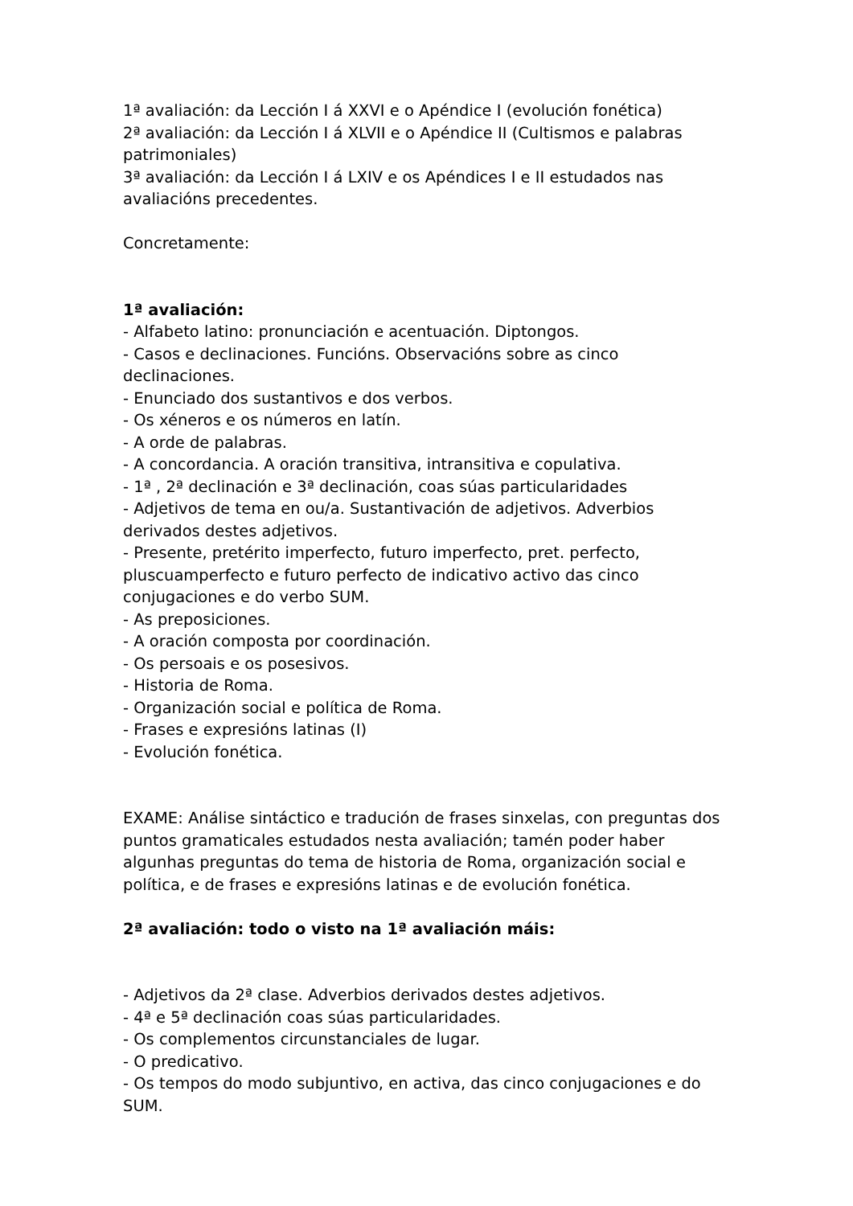1ª avaliación: da Lección I á XXVI e o Apéndice I (evolución fonética)
2ª avaliación: da Lección I á XLVII e o Apéndice II (Cultismos e palabras patrimoniales)
3ª avaliación: da Lección I á LXIV e os Apéndices I e II estudados nas avaliacións precedentes.
Concretamente:
1ª avaliación:
- Alfabeto latino: pronunciación e acentuación. Diptongos.
- Casos e declinaciones. Funcións. Observacións sobre as cinco declinaciones.
- Enunciado dos sustantivos e dos verbos.
- Os xéneros e os números en latín.
- A orde de palabras.
- A concordancia. A oración transitiva, intransitiva e copulativa.
- 1ª , 2ª declinación e 3ª declinación, coas súas particularidades
- Adjetivos de tema en ou/a. Sustantivación de adjetivos. Adverbios derivados destes adjetivos.
- Presente, pretérito imperfecto, futuro imperfecto, pret. perfecto, pluscuamperfecto e futuro perfecto de indicativo activo das cinco conjugaciones e do verbo SUM.
- As preposiciones.
- A oración composta por coordinación.
- Os persoais e os posesivos.
- Historia de Roma.
- Organización social e política de Roma.
- Frases e expresións latinas (I)
- Evolución fonética.
EXAME: Análise sintáctico e tradución de frases sinxelas, con preguntas dos puntos gramaticales estudados nesta avaliación; tamén poder haber algunhas preguntas do tema de historia de Roma, organización social e política, e de frases e expresións latinas e de evolución fonética.
2ª avaliación: todo o visto na 1ª avaliación máis:
- Adjetivos da 2ª clase. Adverbios derivados destes adjetivos.
- 4ª e 5ª declinación coas súas particularidades.
- Os complementos circunstanciales de lugar.
- O predicativo.
- Os tempos do modo subjuntivo, en activa, das cinco conjugaciones e do SUM.